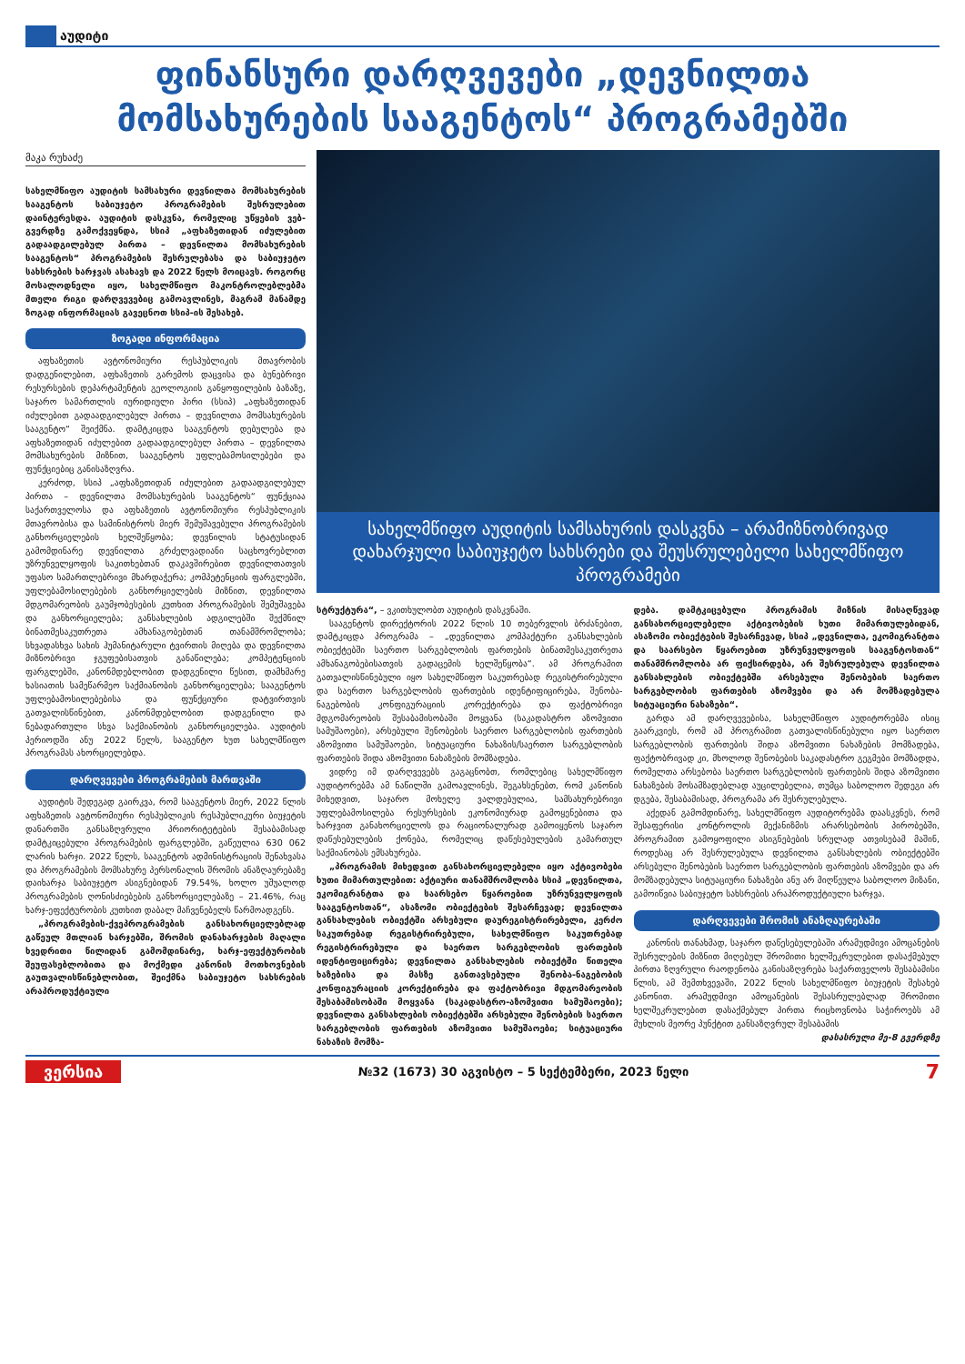აუდიტი
ფინანსური დარღვევები „დევნილთა მომსახურების სააგენტოს“ პროგრამებში
მაკა რუხაძე
სახელმწიფო აუდიტის სამსახური დევნილთა მომსახურების სააგენტოს საბიუჯეტო პროგრამების შესრულებით დაინტერესდა. აუდიტის დასკვნა, რომელიც უწყების ვებ-გვერდზე გამოქვეყნდა, სსიპ „აფხაზეთიდან იძულებით გადაადგილებულ პირთა – დევნილთა მომსახურების სააგენტოს“ პროგრამების შესრულებასა და საბიუჯეტო სახსრების ხარჯვას ასახავს და 2022 წელს მოიცავს. როგორც მოსალოდნელი იყო, სახელმწიფო მაკონტროლებლებმა მთელი რიგი დარღვევებიც გამოავლინეს, მაგრამ მანამდე ზოგად ინფორმაციას გავეცნოთ სსიპ-ის შესახებ.
ზოგადი ინფორმაცია
აფხაზეთის ავტონომიური რესპუბლიკის მთავრობის დადგენილებით, აფხაზეთის გარემოს დაცვისა და ბუნებრივი რესურსების დეპარტამენტის გეოლოგიის განყოფილების ბაზაზე, საჯარო სამართლის იურიდიული პირი (სსიპ) „აფხაზეთიდან იძულებით გადაადგილებულ პირთა – დევნილთა მომსახურების სააგენტო“ შეიქმნა. დამტკიცდა სააგენტოს დებულება და აფხაზეთიდან იძულებით გადაადგილებულ პირთა – დევნილთა მომსახურების მიზნით, სააგენტოს უფლებამოსილებები და ფუნქციებიც განისაზღვრა.
კერძოდ, სსიპ „აფხაზეთიდან იძულებით გადაადგილებულ პირთა – დევნილთა მომსახურების სააგენტოს“ ფუნქციაა საქართველოსა და აფხაზეთის ავტონომიური რესპუბლიკის მთავრობისა და სამინისტროს მიერ შემუშავებული პროგრამების განხორციელების ხელშეწყობა; დევნილის სტატუსიდან გამომდინარე დევნილთა გრძელვადიანი საცხოვრებლით უზრუნველყოფის საკითხებთან დაკავშირებით დევნილთათვის უფასო სამართლებრივი მხარდაჭერა; კომპეტენციის ფარგლებში, უფლებამოსილებების განხორციელების მიზნით, დევნილთა მდგომარეობის გაუმჯობესების კუთხით პროგრამების შემუშავება და განხორციელება; განსახლების ადგილებში შექმნილ ბინათმესაკუთრეთა ამხანაგობებთან თანამშრომლობა; სხვადასხვა სახის ჰუმანიტარული ტვირთის მიღება და დევნილთა მიზნობრივი ჯგუფებისათვის განაწილება; კომპეტენციის ფარგლებში, კანონმდებლობით დადგენილი წესით, დამხმარე ხასიათის სამეწარმეო საქმიანობის განხორციელება; სააგენტოს უფლებამოსილებებისა და ფუნქციური დატვირთვის გათვალისწინებით, კანონმდებლობით დადგენილი და ნებადართული სხვა საქმიანობის განხორციელება. აუდიტის პერიოდში ანუ 2022 წელს, სააგენტო ხუთ სახელმწიფო პროგრამას ახორციელებდა.
დარღვევები პროგრამების მართვაში
აუდიტის შედეგად გაირკვა, რომ სააგენტოს მიერ, 2022 წლის აფხაზეთის ავტონომიური რესპუბლიკის რესპუბლიკური ბიუჯეტის დანართში განსაზღვრული პრიორიტეტების შესაბამისად დამტკიცებული პროგრამების ფარგლებში, გაწეულია 630 062 ლარის ხარჯი. 2022 წელს, სააგენტოს ადმინისტრაციის შენახვასა და პროგრამების მომსახურე პერსონალის შრომის ანაზღაურებაზე დაიხარჯა საბიუჯეტო ასიგნებიდან 79.54%, ხოლო უშუალოდ პროგრამების ღონისძიებების განხორციელებაზე – 21.46%, რაც ხარჯ-ეფექტურობის კუთხით დაბალ მაჩვენებელს წარმოადგენს.
„პროგრამების-ქვეპროგრამების განსახორციელებლად გაწეულ მთლიან ხარჯებში, შრომის დანახარჯების მაღალი ხვედრითი წილიდან გამომდინარე, ხარჯ-ეფექტურობის შეუფასებლობითა და მოქმედი კანონის მოთხოვნების გაუთვალისწინებლობით, შეიქმნა საბიუჯეტო სახსრების არაპროდუქტიული
სახელმწიფო აუდიტის სამსახურის დასკვნა – არამიზნობრივად დახარჯული საბიუჯეტო სახსრები და შეუსრულებელი სახელმწიფო პროგრამები
სტრუქტურა“, – ვკითხულობთ აუდიტის დასკვნაში.
სააგენტოს დირექტორის 2022 წლის 10 თებერვლის ბრძანებით, დამტკიცდა პროგრამა – „დევნილთა კომპაქტური განსახლების ობიექტებში საერთო სარგებლობის ფართების ბინათმესაკუთრეთა ამხანაგობებისათვის გადაცემის ხელშეწყობა“. ამ პროგრამით გათვალისწინებული იყო სახელმწიფო საკუთრებად რეგისტრირებული და საერთო სარგებლობის ფართების იდენტიფიცირება, შენობა-ნაგებობის კონფიგურაციის კორექტირება და ფაქტობრივი მდგომარეობის შესაბამისობაში მოყვანა (საკადასტრო აზომვითი სამუშაოები), არსებული შენობების საერთო სარგებლობის ფართების აზომვითი სამუშაოები, სიტუაციური ნახაზის/საერთო სარგებლობის ფართების შიდა აზომვითი ნახაზების მომზადება.
ვიდრე იმ დარღვევებს გაგაცნობთ, რომლებიც სახელმწიფო აუდიტორებმა ამ ნაწილში გამოავლინეს, შეგახსენებთ, რომ კანონის მიხედვით, საჯარო მოხელე ვალდებულია, სამსახურებრივი უფლებამოსილება რესურსების ეკონომიურად გამოყენებითა და ხარჯვით განახორციელოს და რაციონალურად გამოიყენოს საჯარო დაწესებულების ქონება, რომელიც დაწესებულების გამართულ საქმიანობას ემსახურება.
„პროგრამის მიხედვით განსახორციელებელი იყო აქტივობები ხუთი მიმართულებით: აქტიური თანამშრომლობა სსიპ „დევნილთა, ეკომიგრანტთა და საარსებო წყაროებით უზრუნველყოფის სააგენტოსთან“, ასაზომი ობიექტების შესარჩევად; დევნილთა განსახლების ობიექტში არსებული დაურეგისტრირებელი, კერძო საკუთრებად რეგისტრირებული, სახელმწიფო საკუთრებად რეგისტრირებული და საერთო სარგებლობის ფართების იდენტიფიცირება; დევნილთა განსახლების ობიექტში წითელი ხაზებისა და მასზე განთავსებული შენობა-ნაგებობის კონფიგურაციის კორექტირება და ფაქტობრივი მდგომარეობის შესაბამისობაში მოყვანა (საკადასტრო-აზომვითი სამუშაოები); დევნილთა განსახლების ობიექტებში არსებული შენობების საერთო სარგებლობის ფართების აზომვითი სამუშაოები; სიტუაციური ნახაზის მომზა-
დება. დამტკიცებული პროგრამის მიზნის მისაღწევად განსახორციელებელი აქტივობების ხუთი მიმართულებიდან, ასაზომი ობიექტების შესარჩევად, სსიპ „დევნილთა, ეკომიგრანტთა და საარსებო წყაროებით უზრუნველყოფის სააგენტოსთან“ თანამშრომლობა არ ფიქსირდება, არ შესრულებულა დევნილთა განსახლების ობიექტებში არსებული შენობების საერთო სარგებლობის ფართების აზომვები და არ მომზადებულა სიტუაციური ნახაზები“.
გარდა ამ დარღვევებისა, სახელმწიფო აუდიტორებმა ისიც გაარკვიეს, რომ ამ პროგრამით გათვალისწინებული იყო საერთო სარგებლობის ფართების შიდა აზომვითი ნახაზების მომზადება, ფაქტობრივად კი, მხოლოდ შენობების საკადასტრო გეგმები მომზადდა, რომელთა არსებობა საერთო სარგებლობის ფართების შიდა აზომვითი ნახაზების მოსამზადებლად აუცილებელია, თუმცა საბოლოო შედეგი არ დგება, შესაბამისად, პროგრამა არ შესრულებულა.
აქედან გამომდინარე, სახელმწიფო აუდიტორებმა დაასკვნეს, რომ შესაფერისი კონტროლის მექანიზმის არარსებობის პირობებში, პროგრამით გამოყოფილი ასიგნებების სრულად ათვისებამ მაშინ, როდესაც არ შესრულებულა დევნილთა განსახლების ობიექტებში არსებული შენობების საერთო სარგებლობის ფართების აზომვები და არ მომზადებულა სიტუაციური ნახაზები ანუ არ მიღწეულა საბოლოო მიზანი, გამოიწვია საბიუჯეტო სახსრების არაპროდუქტიული ხარჯვა.
დარღვევები შრომის ანაზღაურებაში
კანონის თანახმად, საჯარო დაწესებულებაში არამუდმივი ამოცანების შესრულების მიზნით მიღებულ შრომითი ხელშეკრულებით დასაქმებულ პირთა ზღვრული რაოდენობა განისაზღვრება საქართველოს შესაბამისი წლის, ამ შემთხვევაში, 2022 წლის სახელმწიფო ბიუჯეტის შესახებ კანონით. არამუდმივი ამოცანების შესასრულებლად შრომითი ხელშეკრულებით დასაქმებულ პირთა რიცხოვნობა საჭიროებს ამ მუხლის მეორე პუნქტით განსაზღვრულ შესაბამის
დასასრული მე-8 გვერდზე
ვერსია №32 (1673) 30 აგვისტო – 5 სექტემბერი, 2023 წელი 7